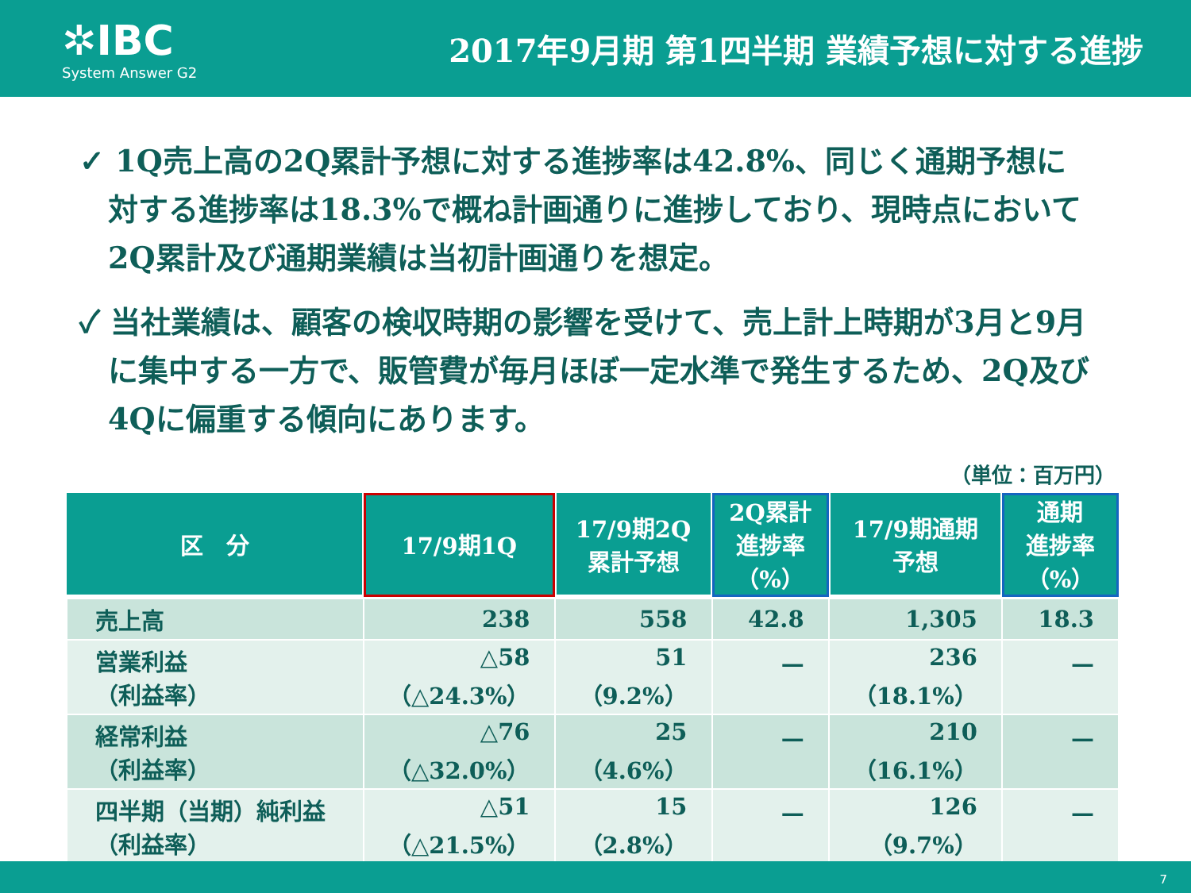✲IBC
System Answer G2
2017年9月期 第1四半期 業績予想に対する進捗
✓ 1Q売上高の2Q累計予想に対する進捗率は42.8%、同じく通期予想に対する進捗率は18.3%で概ね計画通りに進捗しており、現時点において2Q累計及び通期業績は当初計画通りを想定。
✓ 当社業績は、顧客の検収時期の影響を受けて、売上計上時期が3月と9月に集中する一方で、販管費が毎月ほぼ一定水準で発生するため、2Q及び4Qに偏重する傾向にあります。
（単位：百万円）
| 区 分 | 17/9期1Q | 17/9期2Q 累計予想 | 2Q累計 進捗率（%） | 17/9期通期 予想 | 通期 進捗率（%） |
| --- | --- | --- | --- | --- | --- |
| 売上高 | 238 | 558 | 42.8 | 1,305 | 18.3 |
| 営業利益 （利益率） | △58 （△24.3%） | 51 （9.2%） | — | 236 （18.1%） | — |
| 経常利益 （利益率） | △76 （△32.0%） | 25 （4.6%） | — | 210 （16.1%） | — |
| 四半期（当期）純利益 （利益率） | △51 （△21.5%） | 15 （2.8%） | — | 126 （9.7%） | — |
7